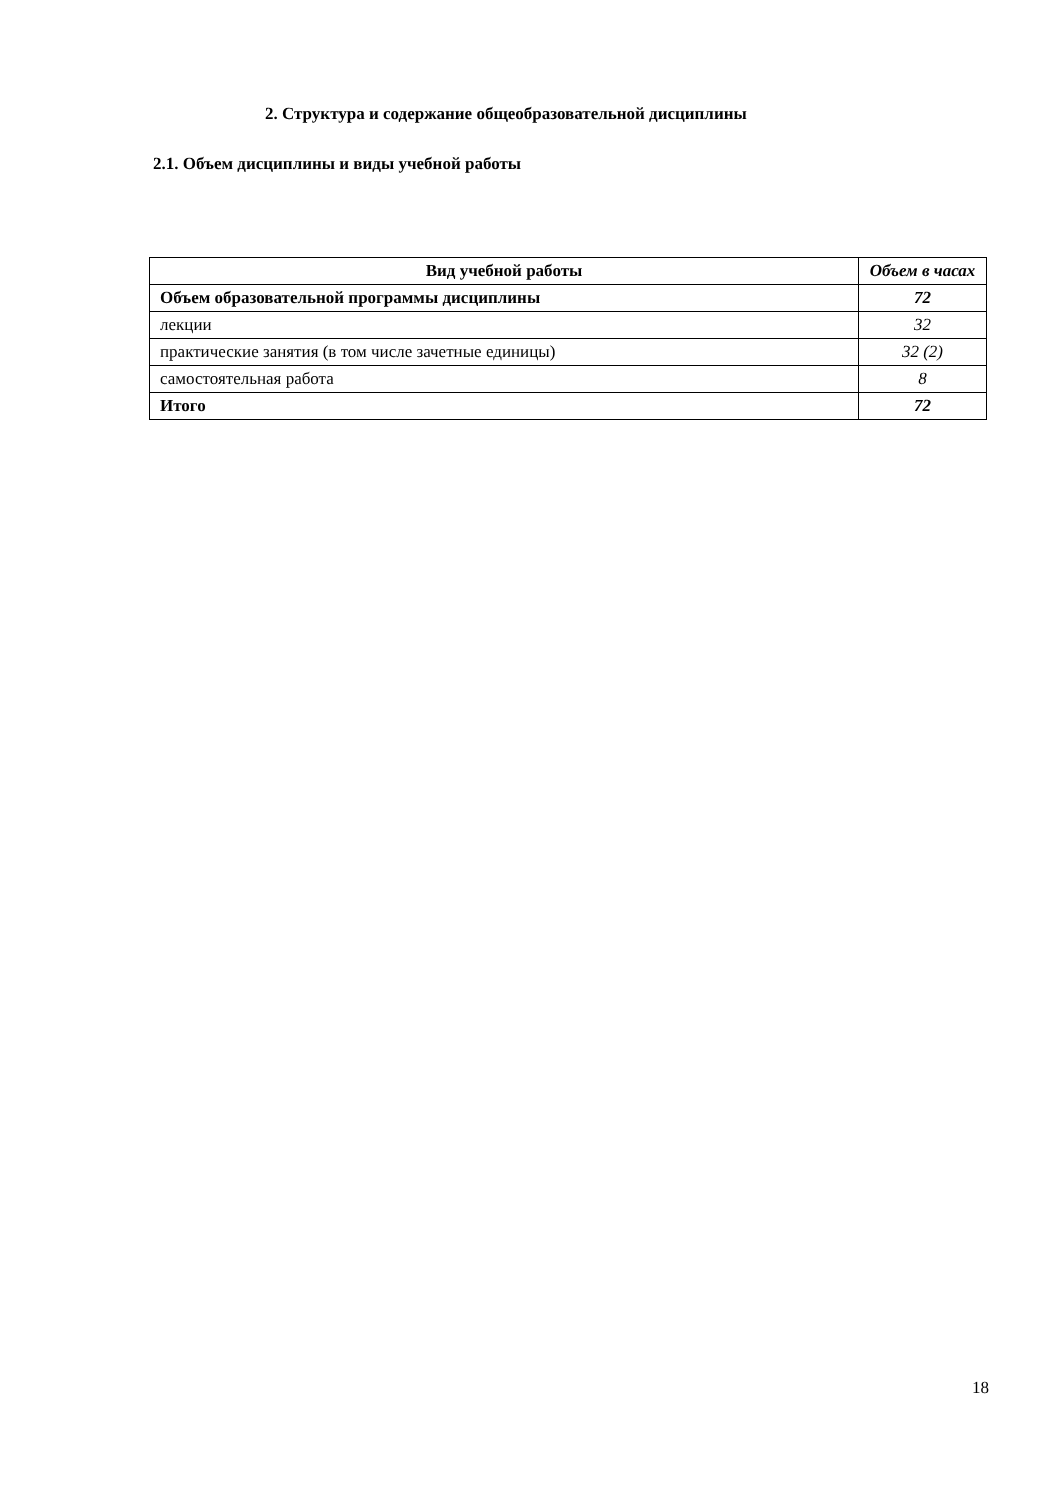2. Структура и содержание общеобразовательной дисциплины
2.1. Объем дисциплины и виды учебной работы
| Вид учебной работы | Объем в часах |
| --- | --- |
| Объем образовательной программы дисциплины | 72 |
| лекции | 32 |
| практические занятия (в том числе зачетные единицы) | 32 (2) |
| самостоятельная работа | 8 |
| Итого | 72 |
18